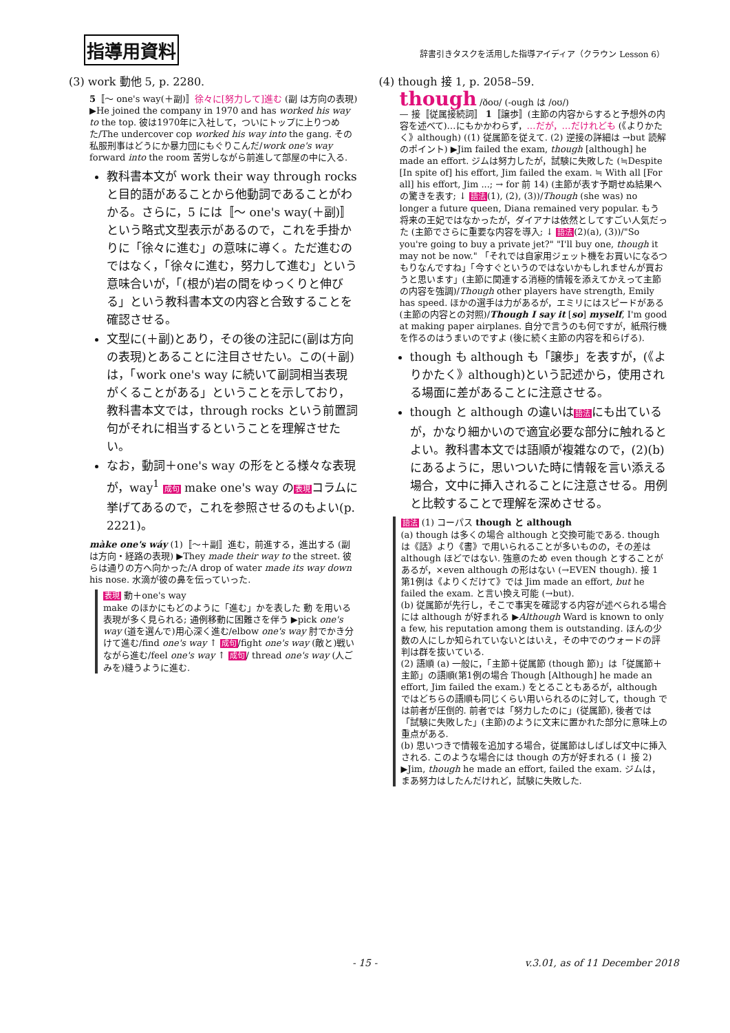指導用資料
辞書引きタスクを活用した指導アイディア（クラウン Lesson 6）
(3) work 動他 5, p. 2280.
5〚～ one's way(＋副)〛徐々に[努力して]進む (副 は方向の表現) ▶He joined the company in 1970 and has worked his way to the top. 彼は1970年に入社して，ついにトップに上りつめた/The undercover cop worked his way into the gang. その私服刑事はどうにか暴力団にもぐりこんだ/work one's way forward into the room 苦労しながら前進して部屋の中に入る.
教科書本文が work their way through rocks と目的語があることから他動詞であることがわかる。さらに，5 には〚～ one's way(＋副)〛という略式文型表示があるので，これを手掛かりに「徐々に進む」の意味に導く。ただ進むのではなく，「徐々に進む，努力して進む」という意味合いが，「(根が)岩の間をゆっくりと伸びる」という教科書本文の内容と合致することを確認させる。
文型に(＋副)とあり，その後の注記に(副は方向の表現)とあることに注目させたい。この(＋副)は，「work one's way に続いて副詞相当表現がくることがある」ということを示しており，教科書本文では，through rocks という前置詞句がそれに相当するということを理解させたい。
なお，動詞＋one's way の形をとる様々な表現が，way<sup>1</sup> 成句 make one's way の表現コラムに挙げてあるので，これを参照させるのもよい(p. 2221)。
màke one's wáy (1)〚～＋副〛進む，前進する，進出する (副 は方向・経路の表現) ▶They made their way to the street. 彼らは通りの方へ向かった/A drop of water made its way down his nose. 水滴が彼の鼻を伝っていった.
表現 動＋one's way
make のほかにもどのように「進む」かを表した 動 を用いる表現が多く見られる; 通例移動に困難さを伴う ▶pick one's way (道を選んで)用心深く進む/elbow one's way 肘でかき分けて進む/find one's way ↑ 成句/fight one's way (敵と)戦いながら進む/feel one's way ↑ 成句/ thread one's way (人ごみを)縫うように進む.
(4) though 接 1, p. 2058–59.
though /ðoʊ/ (-ough は /oʊ/)
— 接〚従属接続詞〛 1〚譲歩〛(主節の内容からすると予想外の内容を述べて)…にもかかわらず，…だが，…だけれども (《よりかたく》although) ((1) 従属節を従えて. (2) 逆接の詳細は →but 読解のポイント) ▶Jim failed the exam, though [although] he made an effort. ジムは努力したが，試験に失敗した (≒Despite [In spite of] his effort, Jim failed the exam. ≒ With all [For all] his effort, Jim ...; → for 前 14) (主節が表す予期せぬ結果への驚きを表す; ↓ 語法(1), (2), (3))/Though (she was) no longer a future queen, Diana remained very popular. もう将来の王妃ではなかったが，ダイアナは依然としてすごい人気だった (主節でさらに重要な内容を導入; ↓ 語法(2)(a), (3))/"So you're going to buy a private jet?" "I'll buy one, though it may not be now." 「それでは自家用ジェット機をお買いになるつもりなんですね」「今すぐというのではないかもしれませんが買おうと思います」(主節に関連する消極的情報を添えてかえって主節の内容を強調)/Though other players have strength, Emily has speed. ほかの選手は力があるが，エミリにはスピードがある (主節の内容との対照)/Though I say it [so] myself, I'm good at making paper airplanes. 自分で言うのも何ですが，紙飛行機を作るのはうまいのですよ (後に続く主節の内容を和らげる).
though も although も「譲歩」を表すが，(《よりかたく》although)という記述から，使用される場面に差があることに注意させる。
though と although の違いは語法にも出ているが，かなり細かいので適宜必要な部分に触れるとよい。教科書本文では語順が複雑なので，(2)(b)にあるように，思いついた時に情報を言い添える場合，文中に挿入されることに注意させる。用例と比較することで理解を深めさせる。
語法 (1) コーパス though と although
(a) though は多くの場合 although と交換可能である. though は《話》より《書》で用いられることが多いものの，その差は although ほどではない. 強意のため even though とすることがあるが，×even although の形はない (→EVEN though). 接 1 第1例は《よりくだけて》では Jim made an effort, but he failed the exam. と言い換え可能 (→but).
(b) 従属節が先行し，そこで事実を確認する内容が述べられる場合には although が好まれる ▶Although Ward is known to only a few, his reputation among them is outstanding. ほんの少数の人にしか知られていないとはいえ，その中でのウォードの評判は群を抜いている.
(2) 語順 (a) 一般に，「主節＋従属節 (though 節)」は「従属節＋主節」の語順(第1例の場合 Though [Although] he made an effort, Jim failed the exam.) をとることもあるが，although ではどちらの語順も同じくらい用いられるのに対して，though では前者が圧倒的. 前者では「努力したのに」(従属節), 後者では「試験に失敗した」(主節)のように文末に置かれた部分に意味上の重点がある.
(b) 思いつきで情報を追加する場合，従属節はしばしば文中に挿入される. このような場合には though の方が好まれる (↓ 接 2) ▶Jim, though he made an effort, failed the exam. ジムは，まあ努力はしたんだけれど，試験に失敗した.
- 15 - v.3.01, as of 11 December 2018